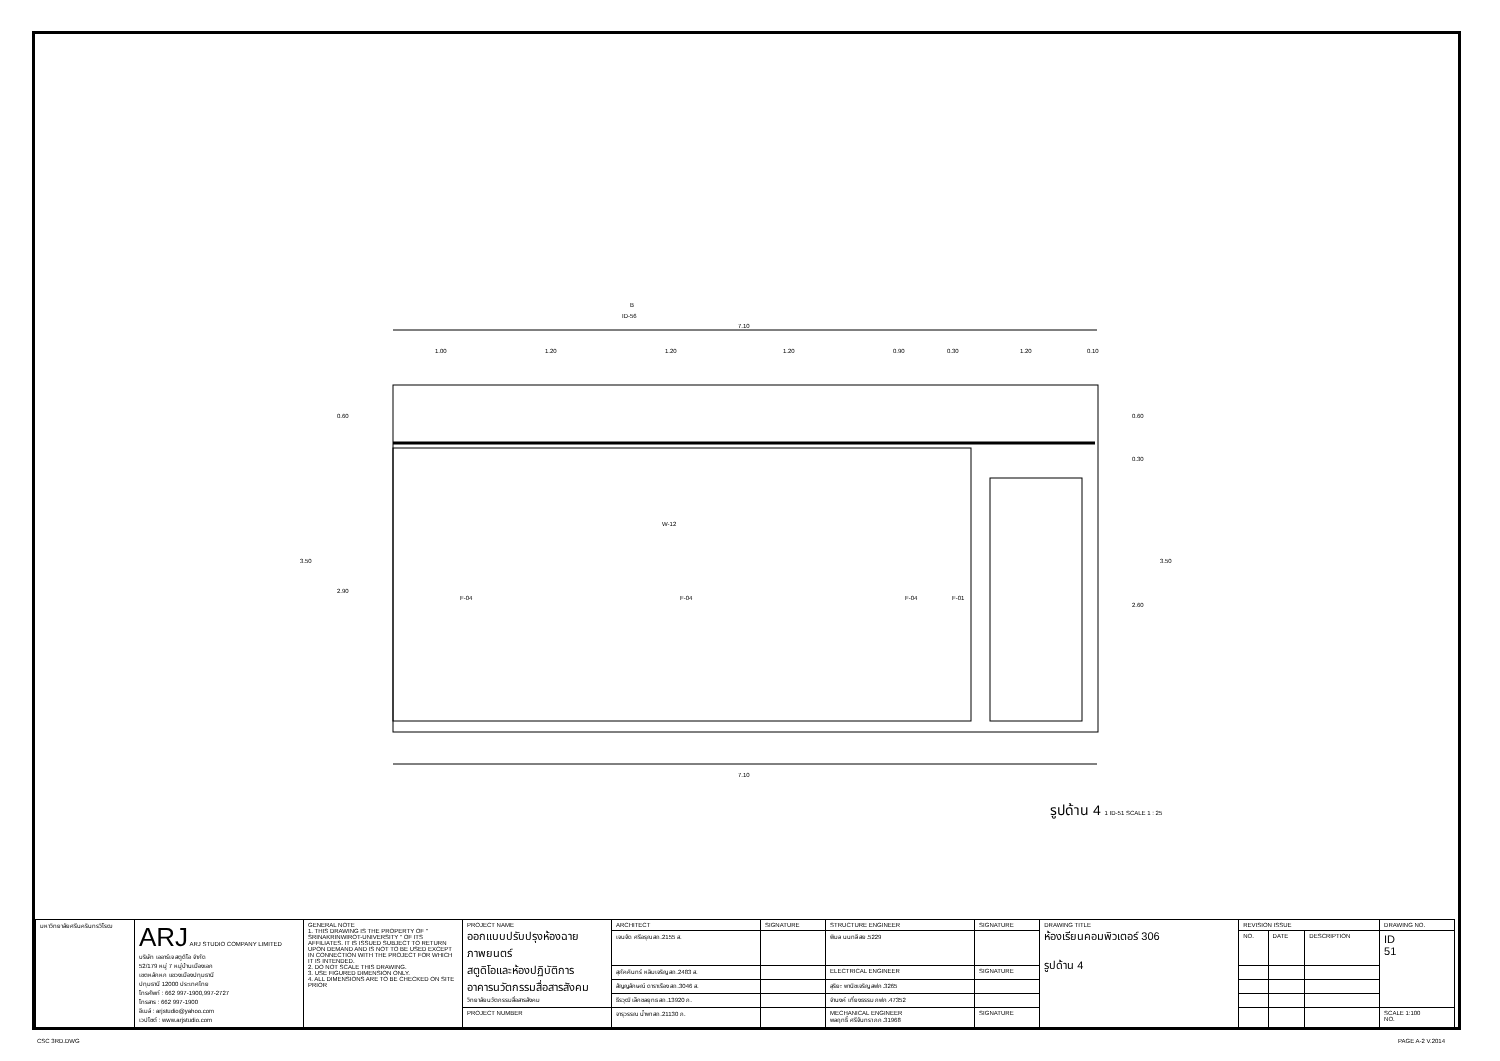7.10
7.10
3.50
3.50
0.60
2.90
0.60
0.30
2.60
F-04
F-04
F-04
F-01
W-12
B
ID-56
1.00
1.20
1.20
1.20
0.90
0.30
1.20
0.10
รูปด้าน 4 1 ID-51 SCALE 1 : 25
| มหาวิทยาลัยศรีนครินทรวิโรฒ | ARJ ARJ STUDIO COMPANY LIMITED บริษัท เออาร์เจ สตูดิโอ จำกัด 52/179 หมู่ 7 หมู่บ้านเมืองเอก เขตหลักหก แขวงเมืองปทุมธานี ปทุมธานี 12000 ประเทศไทย โทรศัพท์ : 662 997-1900,997-2727 โทรสาร : 662 997-1900 อีเมล์ : arjstudio@yahoo.com เวปไซต์ : www.arjstudio.com | GENERAL NOTE 1. THIS DRAWING IS THE PROPERTY OF " SRINAKRINWIROT-UNIVERSITY " OF ITS AFFILIATES. IT IS ISSUED SUBJECT TO RETURN UPON DEMAND AND IS NOT TO BE USED EXCEPT IN CONNECTION WITH THE PROJECT FOR WHICH IT IS INTENDED. 2. DO NOT SCALE THIS DRAWING. 3. USE FIGURED DIMENSION ONLY. 4. ALL DIMENSIONS ARE TO BE CHECKED ON SITE PRIOR | PROJECT NAME ออกแบบปรับปรุงห้องฉายภาพยนตร์ สตูดิโอและห้องปฏิบัติการ อาคารนวัตกรรมสื่อสารสังคม วิทยาลัยนวัตกรรมสื่อสารสังคม | ARCHITECT | SIGNATURE | STRUCTURE ENGINEER | SIGNATURE | DRAWING TITLE ห้องเรียนคอมพิวเตอร์ 306 รูปด้าน 4 | REVISION ISSUE | | | DRAWING NO. |
| | | | | เจนจัด ศรีอรุณ สถ.2155 ส. | | พิมล นนทลี สย.5229 | | | NO. | DATE | DESCRIPTION | ID 51 |
| | | | | สุภัคคินทร์ หลิมเจริญ สถ.2483 ส. | | ELECTRICAL ENGINEER | SIGNATURE | | | | | |
| | | | | สัญญลักษณ์ ดาราเรือง สถ.3046 ส. | | สุริยะ พานิชเจริญ สฟก.3265 | | | | | | |
| | | | | ธีรวุฒิ เล็กชลยุทธ สถ.13920 ภ. | | จำนงค์ เที่ยงธรรม ภฟก.47352 | | | | | | |
| | | | PROJECT NUMBER | จารุวรรณ น้ำพา สถ.21130 ภ. | | MECHANICAL ENGINEER พลฤทธิ์ ศรีจันทรา ภก.31968 | SIGNATURE | | | | | SCALE 1:100 NO. |
CSC 3RD.DWG PAGE A-2 V.2014